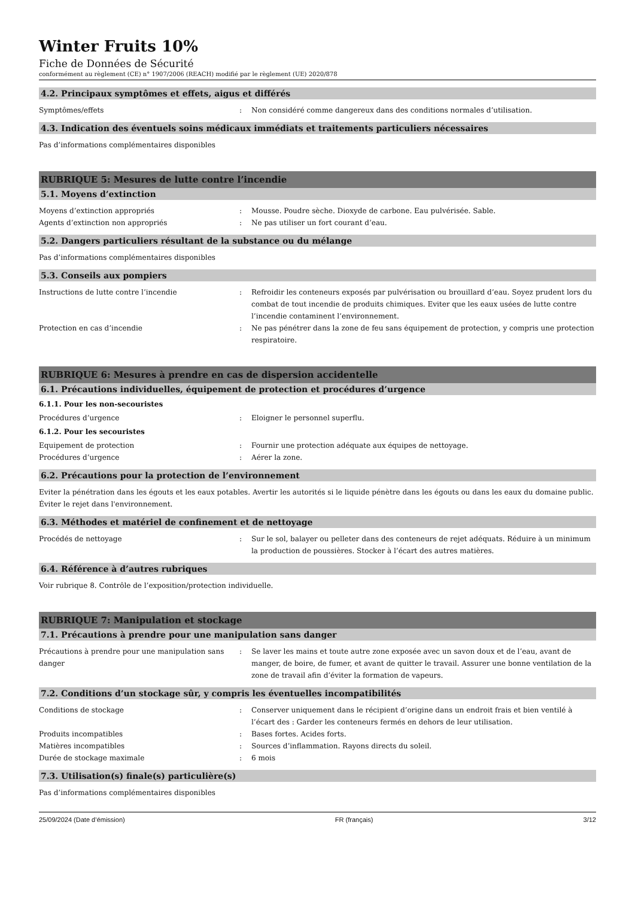Winter Fruits 10%
Fiche de Données de Sécurité
conformément au règlement (CE) n° 1907/2006 (REACH) modifié par le règlement (UE) 2020/878
4.2. Principaux symptômes et effets, aigus et différés
Symptômes/effets : Non considéré comme dangereux dans des conditions normales d’utilisation.
4.3. Indication des éventuels soins médicaux immédiats et traitements particuliers nécessaires
Pas d’informations complémentaires disponibles
RUBRIQUE 5: Mesures de lutte contre l’incendie
5.1. Moyens d’extinction
Moyens d’extinction appropriés : Mousse. Poudre sèche. Dioxyde de carbone. Eau pulvérisée. Sable.
Agents d’extinction non appropriés : Ne pas utiliser un fort courant d’eau.
5.2. Dangers particuliers résultant de la substance ou du mélange
Pas d’informations complémentaires disponibles
5.3. Conseils aux pompiers
Instructions de lutte contre l’incendie : Refroidir les conteneurs exposés par pulvérisation ou brouillard d’eau. Soyez prudent lors du combat de tout incendie de produits chimiques. Eviter que les eaux usées de lutte contre l’incendie contaminent l’environnement.
Protection en cas d’incendie : Ne pas pénétrer dans la zone de feu sans équipement de protection, y compris une protection respiratoire.
RUBRIQUE 6: Mesures à prendre en cas de dispersion accidentelle
6.1. Précautions individuelles, équipement de protection et procédures d’urgence
6.1.1. Pour les non-secouristes
Procédures d’urgence : Eloigner le personnel superflu.
6.1.2. Pour les secouristes
Equipement de protection : Fournir une protection adéquate aux équipes de nettoyage.
Procédures d’urgence : Aérer la zone.
6.2. Précautions pour la protection de l’environnement
Eviter la pénétration dans les égouts et les eaux potables. Avertir les autorités si le liquide pénètre dans les égouts ou dans les eaux du domaine public. Éviter le rejet dans l'environnement.
6.3. Méthodes et matériel de confinement et de nettoyage
Procédés de nettoyage : Sur le sol, balayer ou pelleter dans des conteneurs de rejet adéquats. Réduire à un minimum la production de poussières. Stocker à l’écart des autres matières.
6.4. Référence à d’autres rubriques
Voir rubrique 8. Contrôle de l’exposition/protection individuelle.
RUBRIQUE 7: Manipulation et stockage
7.1. Précautions à prendre pour une manipulation sans danger
Précautions à prendre pour une manipulation sans danger
: Se laver les mains et toute autre zone exposée avec un savon doux et de l’eau, avant de manger, de boire, de fumer, et avant de quitter le travail. Assurer une bonne ventilation de la zone de travail afin d’éviter la formation de vapeurs.
7.2. Conditions d’un stockage sûr, y compris les éventuelles incompatibilités
Conditions de stockage : Conserver uniquement dans le récipient d’origine dans un endroit frais et bien ventilé à l’écart des : Garder les conteneurs fermés en dehors de leur utilisation.
Produits incompatibles : Bases fortes. Acides forts.
Matières incompatibles : Sources d’inflammation. Rayons directs du soleil.
Durée de stockage maximale : 6 mois
7.3. Utilisation(s) finale(s) particulière(s)
Pas d’informations complémentaires disponibles
25/09/2024 (Date d’émission) FR (français) 3/12